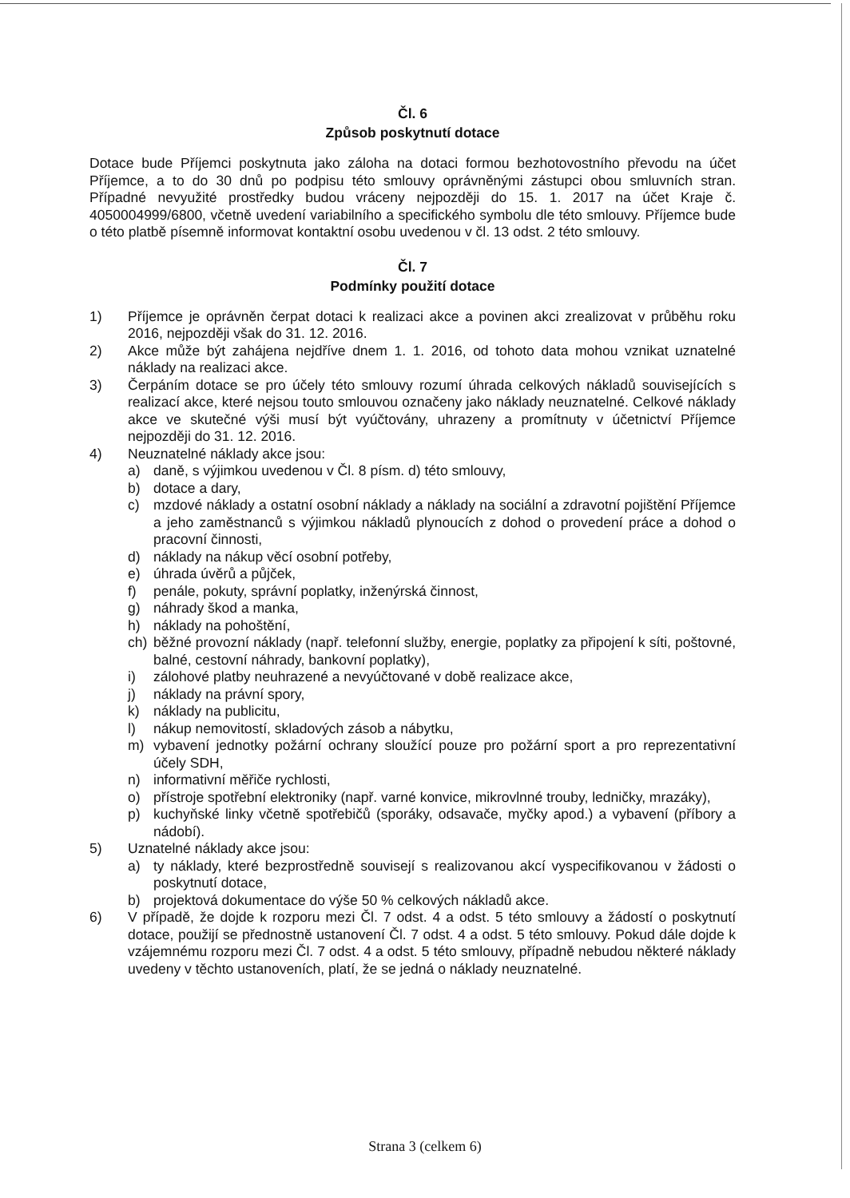Čl. 6
Způsob poskytnutí dotace
Dotace bude Příjemci poskytnuta jako záloha na dotaci formou bezhotovostního převodu na účet Příjemce, a to do 30 dnů po podpisu této smlouvy oprávněnými zástupci obou smluvních stran. Případné nevyužité prostředky budou vráceny nejpozději do 15. 1. 2017 na účet Kraje č. 4050004999/6800, včetně uvedení variabilního a specifického symbolu dle této smlouvy. Příjemce bude o této platbě písemně informovat kontaktní osobu uvedenou v čl. 13 odst. 2 této smlouvy.
Čl. 7
Podmínky použití dotace
1) Příjemce je oprávněn čerpat dotaci k realizaci akce a povinen akci zrealizovat v průběhu roku 2016, nejpozději však do 31. 12. 2016.
2) Akce může být zahájena nejdříve dnem 1. 1. 2016, od tohoto data mohou vznikat uznatelné náklady na realizaci akce.
3) Čerpáním dotace se pro účely této smlouvy rozumí úhrada celkových nákladů souvisejících s realizací akce, které nejsou touto smlouvou označeny jako náklady neuznatelné. Celkové náklady akce ve skutečné výši musí být vyúčtovány, uhrazeny a promítnuty v účetnictví Příjemce nejpozději do 31. 12. 2016.
4) Neuznatelné náklady akce jsou:
a) daně, s výjimkou uvedenou v Čl. 8 písm. d) této smlouvy,
b) dotace a dary,
c) mzdové náklady a ostatní osobní náklady a náklady na sociální a zdravotní pojištění Příjemce a jeho zaměstnanců s výjimkou nákladů plynoucích z dohod o provedení práce a dohod o pracovní činnosti,
d) náklady na nákup věcí osobní potřeby,
e) úhrada úvěrů a půjček,
f) penále, pokuty, správní poplatky, inženýrská činnost,
g) náhrady škod a manka,
h) náklady na pohoštění,
ch) běžné provozní náklady (např. telefonní služby, energie, poplatky za připojení k síti, poštovné, balné, cestovní náhrady, bankovní poplatky),
i) zálohové platby neuhrazené a nevyúčtované v době realizace akce,
j) náklady na právní spory,
k) náklady na publicitu,
l) nákup nemovitostí, skladových zásob a nábytku,
m) vybavení jednotky požární ochrany sloužící pouze pro požární sport a pro reprezentativní účely SDH,
n) informativní měřiče rychlosti,
o) přístroje spotřební elektroniky (např. varné konvice, mikrovlnné trouby, ledničky, mrazáky),
p) kuchyňské linky včetně spotřebičů (sporáky, odsavače, myčky apod.) a vybavení (příbory a nádobí).
5) Uznatelné náklady akce jsou:
a) ty náklady, které bezprostředně souvisejí s realizovanou akcí vyspecifikovanou v žádosti o poskytnutí dotace,
b) projektová dokumentace do výše 50 % celkových nákladů akce.
6) V případě, že dojde k rozporu mezi Čl. 7 odst. 4 a odst. 5 této smlouvy a žádostí o poskytnutí dotace, použijí se přednostně ustanovení Čl. 7 odst. 4 a odst. 5 této smlouvy. Pokud dále dojde k vzájemnému rozporu mezi Čl. 7 odst. 4 a odst. 5 této smlouvy, případně nebudou některé náklady uvedeny v těchto ustanoveních, platí, že se jedná o náklady neuznatelné.
Strana 3 (celkem 6)